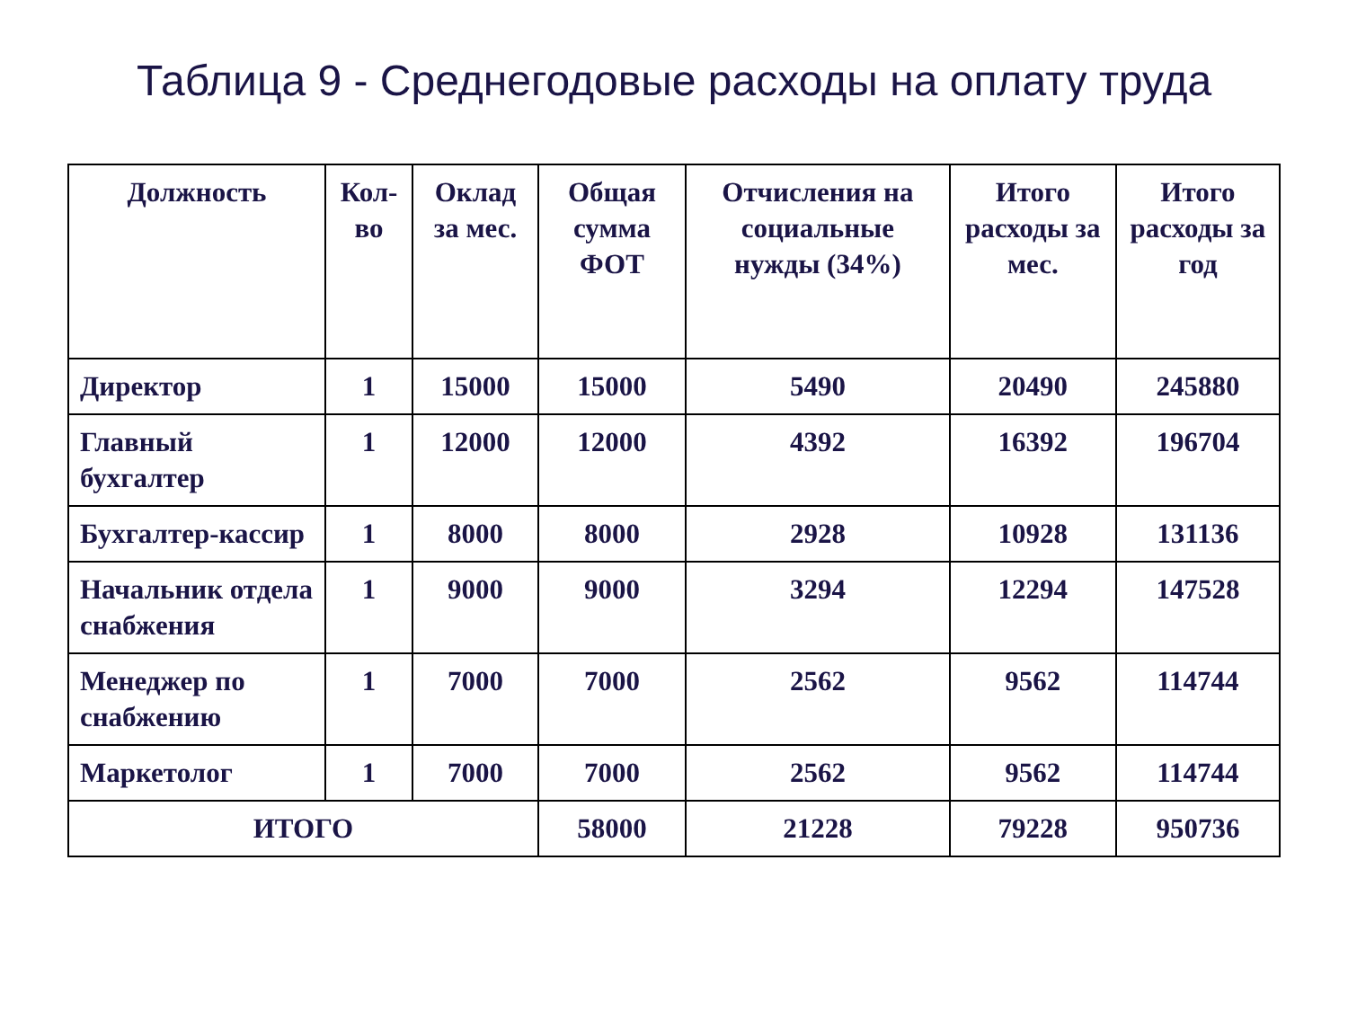Таблица 9 - Среднегодовые расходы на оплату труда
| Должность | Кол-во | Оклад за мес. | Общая сумма ФОТ | Отчисления на социальные нужды (34%) | Итого расходы за мес. | Итого расходы за год |
| --- | --- | --- | --- | --- | --- | --- |
| Директор | 1 | 15000 | 15000 | 5490 | 20490 | 245880 |
| Главный бухгалтер | 1 | 12000 | 12000 | 4392 | 16392 | 196704 |
| Бухгалтер-кассир | 1 | 8000 | 8000 | 2928 | 10928 | 131136 |
| Начальник отдела снабжения | 1 | 9000 | 9000 | 3294 | 12294 | 147528 |
| Менеджер по снабжению | 1 | 7000 | 7000 | 2562 | 9562 | 114744 |
| Маркетолог | 1 | 7000 | 7000 | 2562 | 9562 | 114744 |
| ИТОГО | | | 58000 | 21228 | 79228 | 950736 |